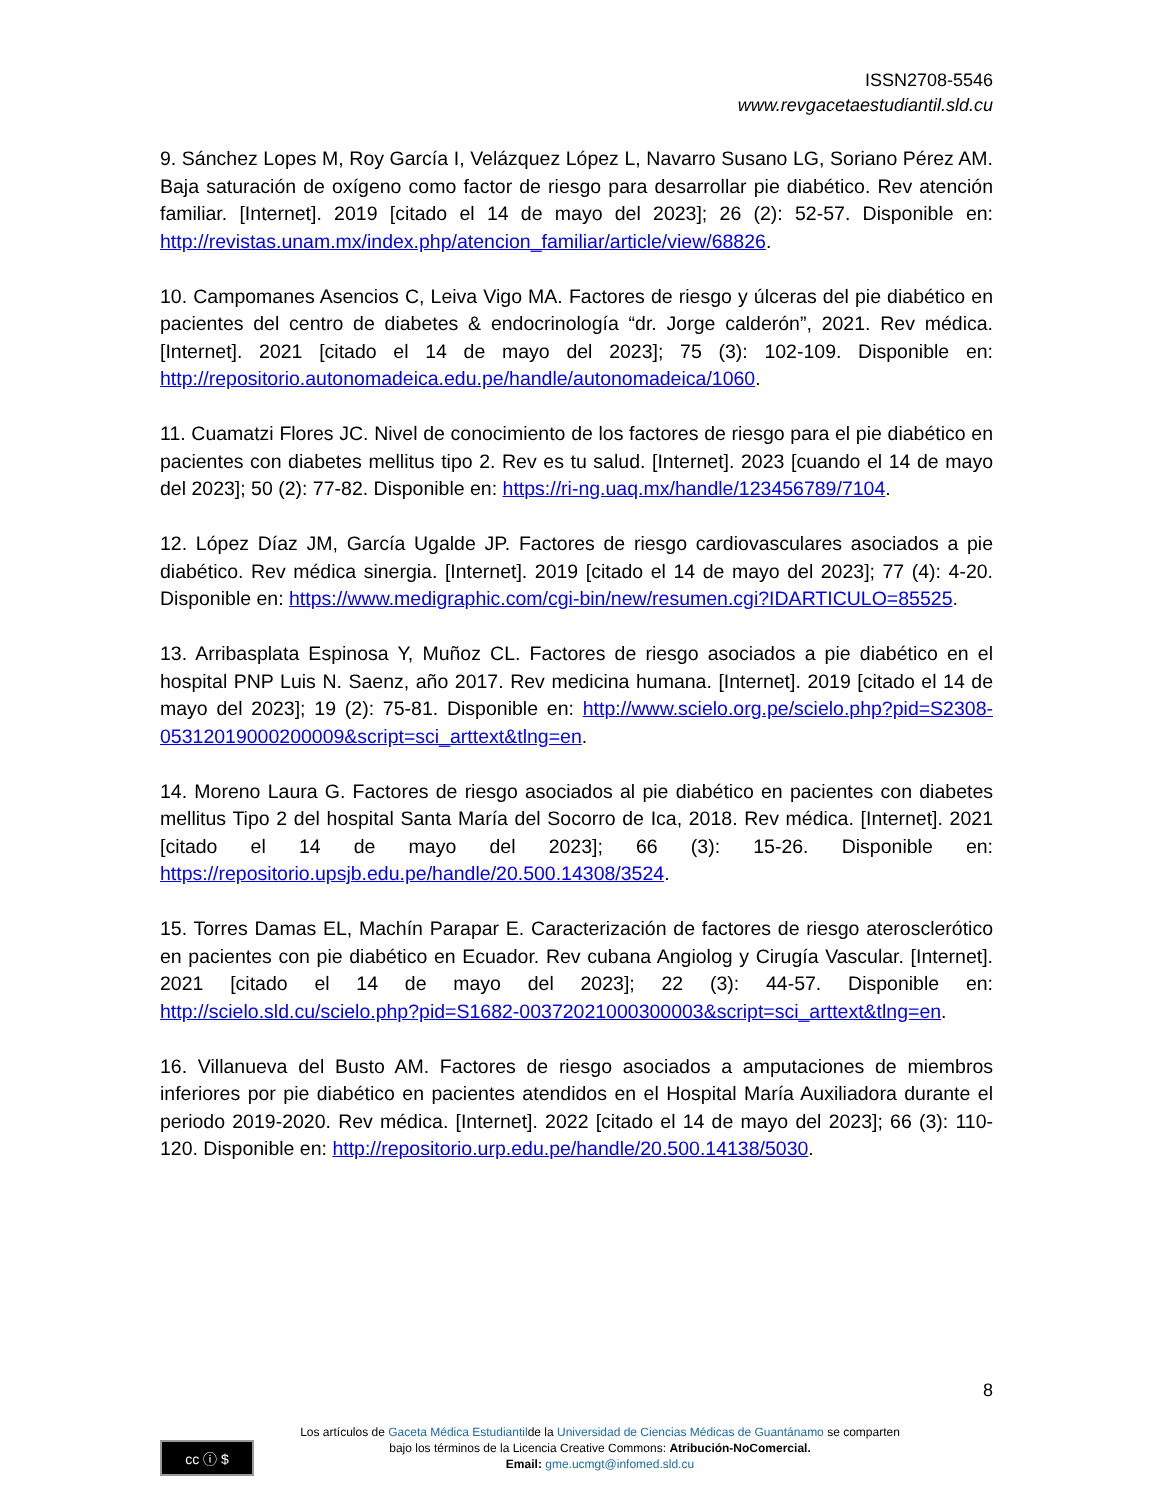ISSN2708-5546
www.revgacetaestudiantil.sld.cu
9. Sánchez Lopes M, Roy García I, Velázquez López L, Navarro Susano LG, Soriano Pérez AM. Baja saturación de oxígeno como factor de riesgo para desarrollar pie diabético. Rev atención familiar. [Internet]. 2019 [citado el 14 de mayo del 2023]; 26 (2): 52-57. Disponible en: http://revistas.unam.mx/index.php/atencion_familiar/article/view/68826.
10. Campomanes Asencios C, Leiva Vigo MA. Factores de riesgo y úlceras del pie diabético en pacientes del centro de diabetes & endocrinología “dr. Jorge calderón”, 2021. Rev médica. [Internet]. 2021 [citado el 14 de mayo del 2023]; 75 (3): 102-109. Disponible en: http://repositorio.autonomadeica.edu.pe/handle/autonomadeica/1060.
11. Cuamatzi Flores JC. Nivel de conocimiento de los factores de riesgo para el pie diabético en pacientes con diabetes mellitus tipo 2. Rev es tu salud. [Internet]. 2023 [cuando el 14 de mayo del 2023]; 50 (2): 77-82. Disponible en: https://ri-ng.uaq.mx/handle/123456789/7104.
12. López Díaz JM, García Ugalde JP. Factores de riesgo cardiovasculares asociados a pie diabético. Rev médica sinergia. [Internet]. 2019 [citado el 14 de mayo del 2023]; 77 (4): 4-20. Disponible en: https://www.medigraphic.com/cgi-bin/new/resumen.cgi?IDARTICULO=85525.
13. Arribasplata Espinosa Y, Muñoz CL. Factores de riesgo asociados a pie diabético en el hospital PNP Luis N. Saenz, año 2017. Rev medicina humana. [Internet]. 2019 [citado el 14 de mayo del 2023]; 19 (2): 75-81. Disponible en: http://www.scielo.org.pe/scielo.php?pid=S2308-05312019000200009&script=sci_arttext&tlng=en.
14. Moreno Laura G. Factores de riesgo asociados al pie diabético en pacientes con diabetes mellitus Tipo 2 del hospital Santa María del Socorro de Ica, 2018. Rev médica. [Internet]. 2021 [citado el 14 de mayo del 2023]; 66 (3): 15-26. Disponible en: https://repositorio.upsjb.edu.pe/handle/20.500.14308/3524.
15. Torres Damas EL, Machín Parapar E. Caracterización de factores de riesgo aterosclerótico en pacientes con pie diabético en Ecuador. Rev cubana Angiolog y Cirugía Vascular. [Internet]. 2021 [citado el 14 de mayo del 2023]; 22 (3): 44-57. Disponible en: http://scielo.sld.cu/scielo.php?pid=S1682-00372021000300003&script=sci_arttext&tlng=en.
16. Villanueva del Busto AM. Factores de riesgo asociados a amputaciones de miembros inferiores por pie diabético en pacientes atendidos en el Hospital María Auxiliadora durante el periodo 2019-2020. Rev médica. [Internet]. 2022 [citado el 14 de mayo del 2023]; 66 (3): 110-120. Disponible en: http://repositorio.urp.edu.pe/handle/20.500.14138/5030.
8
cc ⓘ $
Los artículos de Gaceta Médica Estudiantilde la Universidad de Ciencias Médicas de Guantánamo se comparten
bajo los términos de la Licencia Creative Commons: Atribución-NoComercial.
Email: gme.ucmgt@infomed.sld.cu